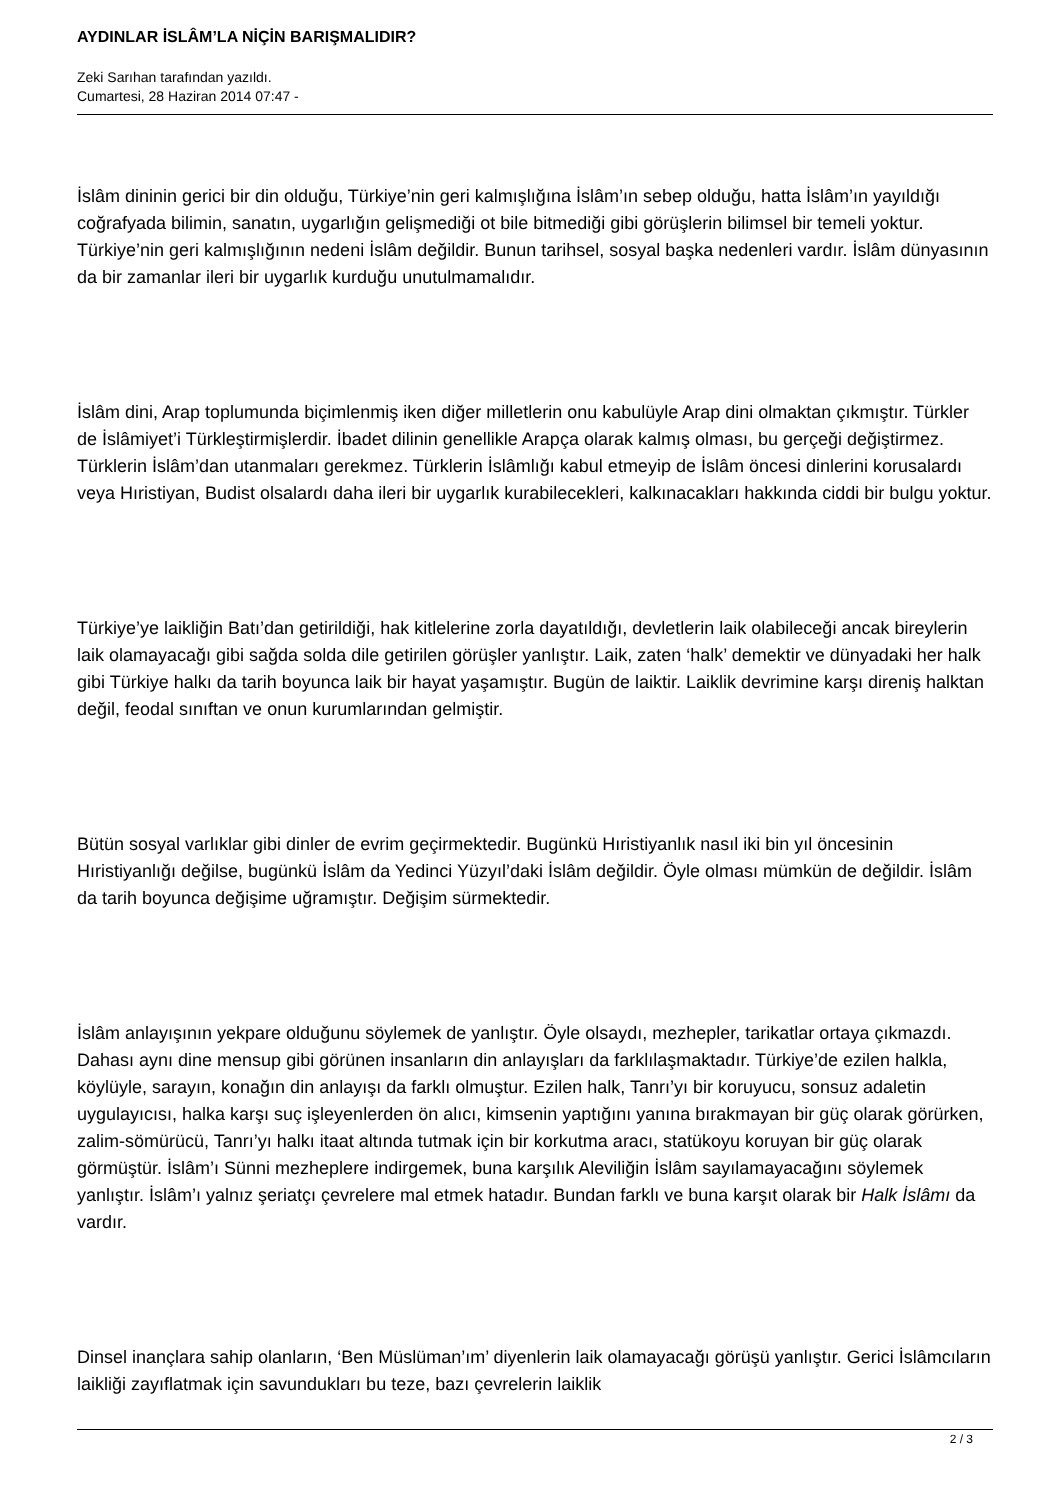AYDINLAR İSLÂM’LA NİÇİN BARIŞMALIDIR?
Zeki Sarıhan tarafından yazıldı.
Cumartesi, 28 Haziran 2014 07:47 -
İslâm dininin gerici bir din olduğu, Türkiye’nin geri kalmışlığına İslâm’ın sebep olduğu, hatta İslâm’ın yayıldığı coğrafyada bilimin, sanatın, uygarlığın gelişmediği ot bile bitmediği gibi görüşlerin bilimsel bir temeli yoktur. Türkiye’nin geri kalmışlığının nedeni İslâm değildir. Bunun tarihsel, sosyal başka nedenleri vardır. İslâm dünyasının da bir zamanlar ileri bir uygarlık kurduğu unutulmamalıdır.
İslâm dini, Arap toplumunda biçimlenmiş iken diğer milletlerin onu kabulüyle Arap dini olmaktan çıkmıştır. Türkler de İslâmiyet’i Türkleştirmişlerdir. İbadet dilinin genellikle Arapça olarak kalmış olması, bu gerçeği değiştirmez. Türklerin İslâm’dan utanmaları gerekmez. Türklerin İslâmlığı kabul etmeyip de İslâm öncesi dinlerini korusalardı veya Hıristiyan, Budist olsalardı daha ileri bir uygarlık kurabilecekleri, kalkınacakları hakkında ciddi bir bulgu yoktur.
Türkiye’ye laikliğin Batı’dan getirildiği, hak kitlelerine zorla dayatıldığı, devletlerin laik olabileceği ancak bireylerin laik olamayacağı gibi sağda solda dile getirilen görüşler yanlıştır. Laik, zaten ‘halk’ demektir ve dünyadaki her halk gibi Türkiye halkı da tarih boyunca laik bir hayat yaşamıştır. Bugün de laiktir. Laiklik devrimine karşı direniş halktan değil, feodal sınıftan ve onun kurumlarından gelmiştir.
Bütün sosyal varlıklar gibi dinler de evrim geçirmektedir. Bugünkü Hıristiyanlık nasıl iki bin yıl öncesinin Hıristiyanlığı değilse, bugünkü İslâm da Yedinci Yüzyıl’daki İslâm değildir. Öyle olması mümkün de değildir. İslâm da tarih boyunca değişime uğramıştır. Değişim sürmektedir.
İslâm anlayışının yekpare olduğunu söylemek de yanlıştır. Öyle olsaydı, mezhepler, tarikatlar ortaya çıkmazdı. Dahası aynı dine mensup gibi görünen insanların din anlayışları da farklılaşmaktadır. Türkiye’de ezilen halkla, köylüyle, sarayın, konağın din anlayışı da farklı olmuştur. Ezilen halk, Tanrı’yı bir koruyucu, sonsuz adaletin uygulayıcısı, halka karşı suç işleyenlerden ön alıcı, kimsenin yaptığını yanına bırakmayan bir güç olarak görürken, zalim-sömürücü, Tanrı’yı halkı itaat altında tutmak için bir korkutma aracı, statükoyu koruyan bir güç olarak görmüştür. İslâm’ı Sünni mezheplere indirgemek, buna karşılık Aleviliğin İslâm sayılamayacağını söylemek yanlıştır. İslâm’ı yalnız şeriatçı çevrelere mal etmek hatadır. Bundan farklı ve buna karşıt olarak bir Halk İslâmı da vardır.
Dinsel inançlara sahip olanların, ‘Ben Müslüman’ım’ diyenlerin laik olamayacağı görüşü yanlıştır. Gerici İslâmcıların laikliği zayıflatmak için savundukları bu teze, bazı çevrelerin laiklik
2 / 3